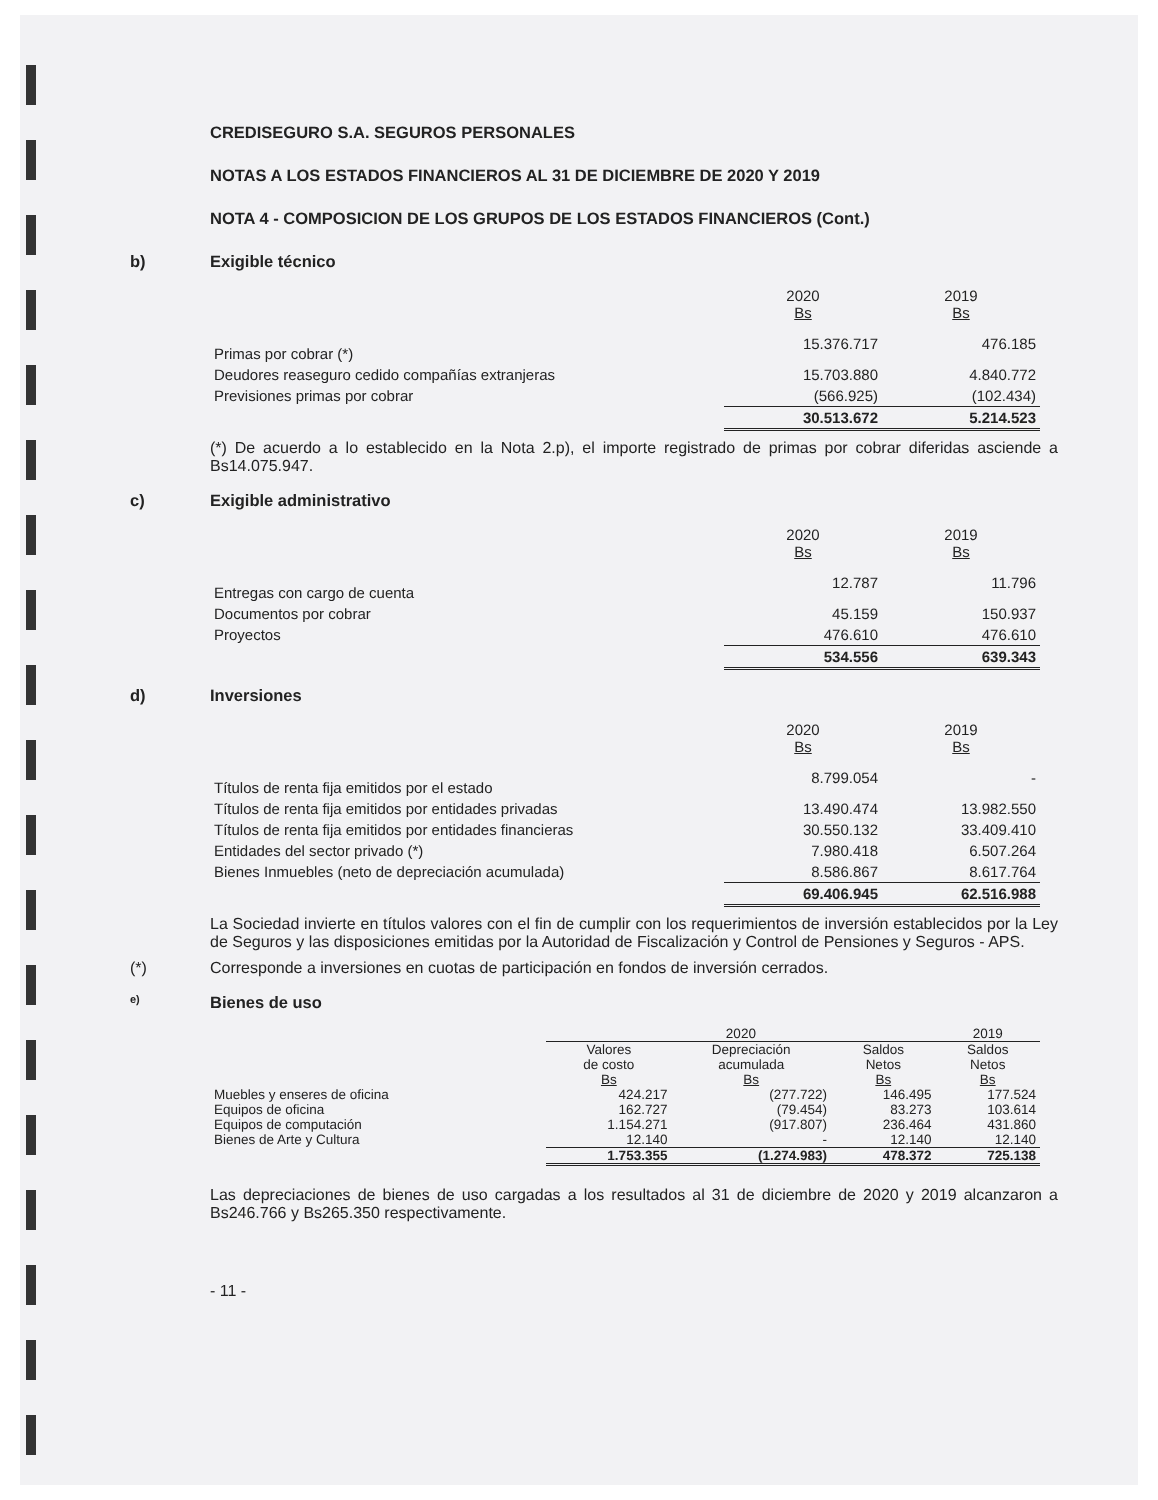CREDISEGURO S.A. SEGUROS PERSONALES
NOTAS A LOS ESTADOS FINANCIEROS AL 31 DE DICIEMBRE DE 2020 Y 2019
NOTA 4 - COMPOSICION DE LOS GRUPOS DE LOS ESTADOS FINANCIEROS (Cont.)
b) Exigible técnico
| | 2020 Bs | 2019 Bs |
| Primas por cobrar (*) | 15.376.717 | 476.185 |
| Deudores reaseguro cedido compañías extranjeras | 15.703.880 | 4.840.772 |
| Previsiones primas por cobrar | (566.925) | (102.434) |
| | 30.513.672 | 5.214.523 |
(*) De acuerdo a lo establecido en la Nota 2.p), el importe registrado de primas por cobrar diferidas asciende a Bs14.075.947.
c) Exigible administrativo
| | 2020 Bs | 2019 Bs |
| Entregas con cargo de cuenta | 12.787 | 11.796 |
| Documentos por cobrar | 45.159 | 150.937 |
| Proyectos | 476.610 | 476.610 |
| | 534.556 | 639.343 |
d) Inversiones
| | 2020 Bs | 2019 Bs |
| Títulos de renta fija emitidos por el estado | 8.799.054 | - |
| Títulos de renta fija emitidos por entidades privadas | 13.490.474 | 13.982.550 |
| Títulos de renta fija emitidos por entidades financieras | 30.550.132 | 33.409.410 |
| Entidades del sector privado (*) | 7.980.418 | 6.507.264 |
| Bienes Inmuebles (neto de depreciación acumulada) | 8.586.867 | 8.617.764 |
| | 69.406.945 | 62.516.988 |
La Sociedad invierte en títulos valores con el fin de cumplir con los requerimientos de inversión establecidos por la Ley de Seguros y las disposiciones emitidas por la Autoridad de Fiscalización y Control de Pensiones y Seguros - APS.
(*) Corresponde a inversiones en cuotas de participación en fondos de inversión cerrados.
e) Bienes de uso
| | 2020 | | | 2019 |
| --- | --- | --- | --- | --- |
| | Valores de costo Bs | Depreciación acumulada Bs | Saldos Netos Bs | Saldos Netos Bs |
| Muebles y enseres de oficina | 424.217 | (277.722) | 146.495 | 177.524 |
| Equipos de oficina | 162.727 | (79.454) | 83.273 | 103.614 |
| Equipos de computación | 1.154.271 | (917.807) | 236.464 | 431.860 |
| Bienes de Arte y Cultura | 12.140 | - | 12.140 | 12.140 |
| | 1.753.355 | (1.274.983) | 478.372 | 725.138 |
Las depreciaciones de bienes de uso cargadas a los resultados al 31 de diciembre de 2020 y 2019 alcanzaron a Bs246.766 y Bs265.350 respectivamente.
- 11 -